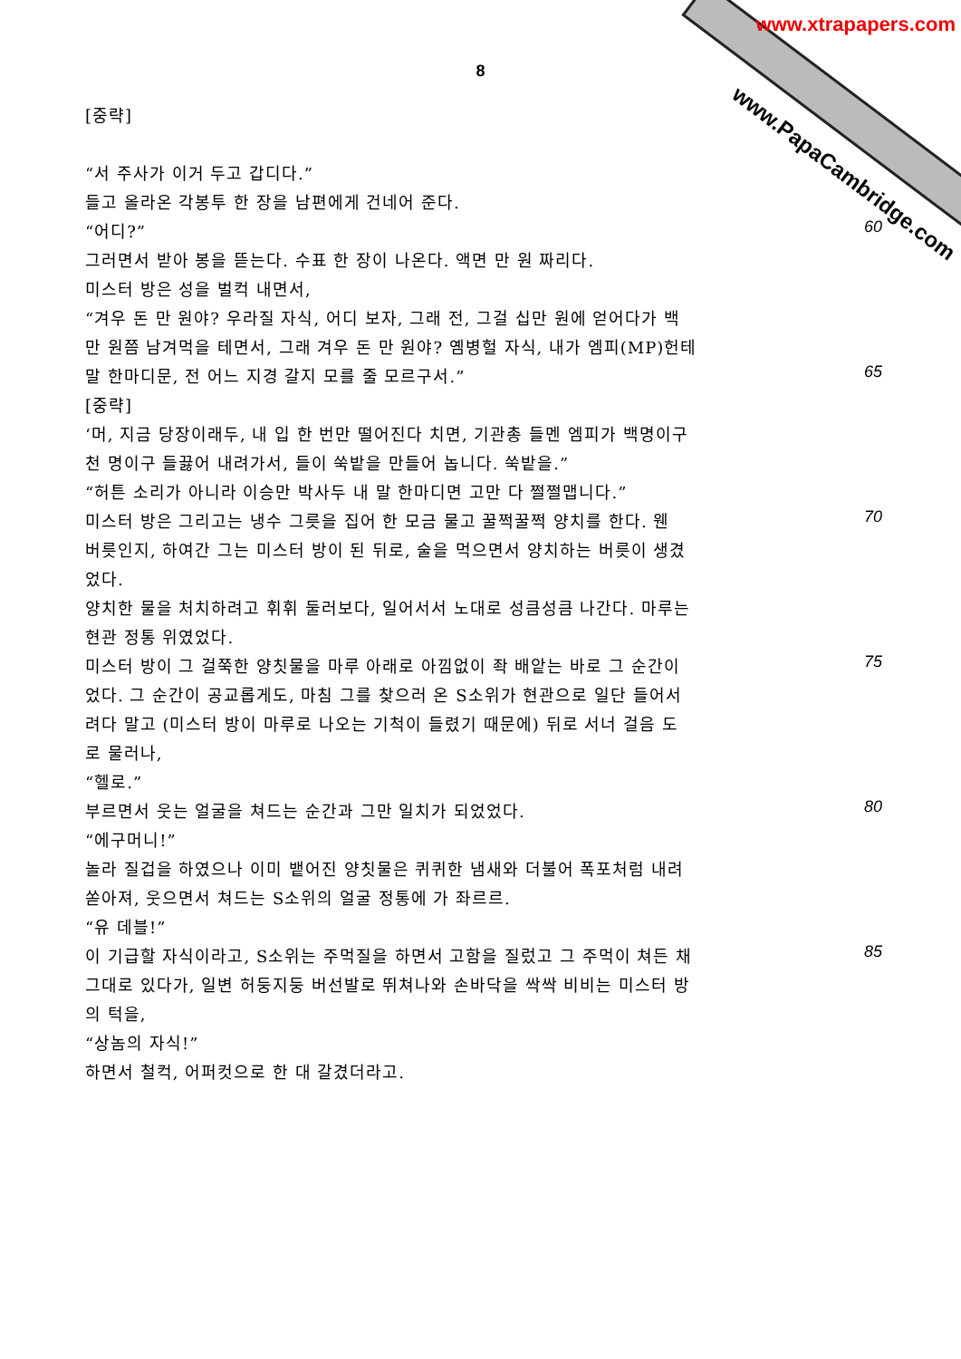www.xtrapapers.com
www.PapaCambridge.com
8
[중략]
“서 주사가 이거 두고 갑디다.”
들고 올라온 각봉투 한 장을 남편에게 건네어 준다.
“어디?” 60
그러면서 받아 봉을 뜯는다. 수표 한 장이 나온다. 액면 만 원 짜리다.
미스터 방은 성을 벌컥 내면서,
“겨우 돈 만 원야? 우라질 자식, 어디 보자, 그래 전, 그걸 십만 원에 얻어다가 백
만 원쯤 남겨먹을 테면서, 그래 겨우 돈 만 원야? 옘병헐 자식, 내가 엠피(MP)헌테
말 한마디문, 전 어느 지경 갈지 모를 줄 모르구서.” 65
[중략]
‘머, 지금 당장이래두, 내 입 한 번만 떨어진다 치면, 기관총 들멘 엠피가 백명이구
천 명이구 들끓어 내려가서, 들이 쑥밭을 만들어 놉니다. 쑥밭을.”
“허튼 소리가 아니라 이승만 박사두 내 말 한마디면 고만 다 쩔쩔맵니다.”
미스터 방은 그리고는 냉수 그릇을 집어 한 모금 물고 꿀쩍꿀쩍 양치를 한다. 웬 70
버릇인지, 하여간 그는 미스터 방이 된 뒤로, 술을 먹으면서 양치하는 버릇이 생겼
었다.
양치한 물을 처치하려고 휘휘 둘러보다, 일어서서 노대로 성큼성큼 나간다. 마루는
현관 정통 위였었다.
미스터 방이 그 걸쭉한 양칫물을 마루 아래로 아낌없이 좍 배앝는 바로 그 순간이 75
었다. 그 순간이 공교롭게도, 마침 그를 찾으러 온 S소위가 현관으로 일단 들어서
려다 말고 (미스터 방이 마루로 나오는 기척이 들렸기 때문에) 뒤로 서너 걸음 도
로 물러나,
“헬로.”
부르면서 웃는 얼굴을 쳐드는 순간과 그만 일치가 되었었다. 80
“에구머니!”
놀라 질겁을 하였으나 이미 뱉어진 양칫물은 퀴퀴한 냄새와 더불어 폭포처럼 내려
쏟아져, 웃으면서 쳐드는 S소위의 얼굴 정통에 가 좌르르.
“유 데블!”
이 기급할 자식이라고, S소위는 주먹질을 하면서 고함을 질렀고 그 주먹이 쳐든 채 85
그대로 있다가, 일변 허둥지둥 버선발로 뛰쳐나와 손바닥을 싹싹 비비는 미스터 방
의 턱을,
“상놈의 자식!”
하면서 철컥, 어퍼컷으로 한 대 갈겼더라고.